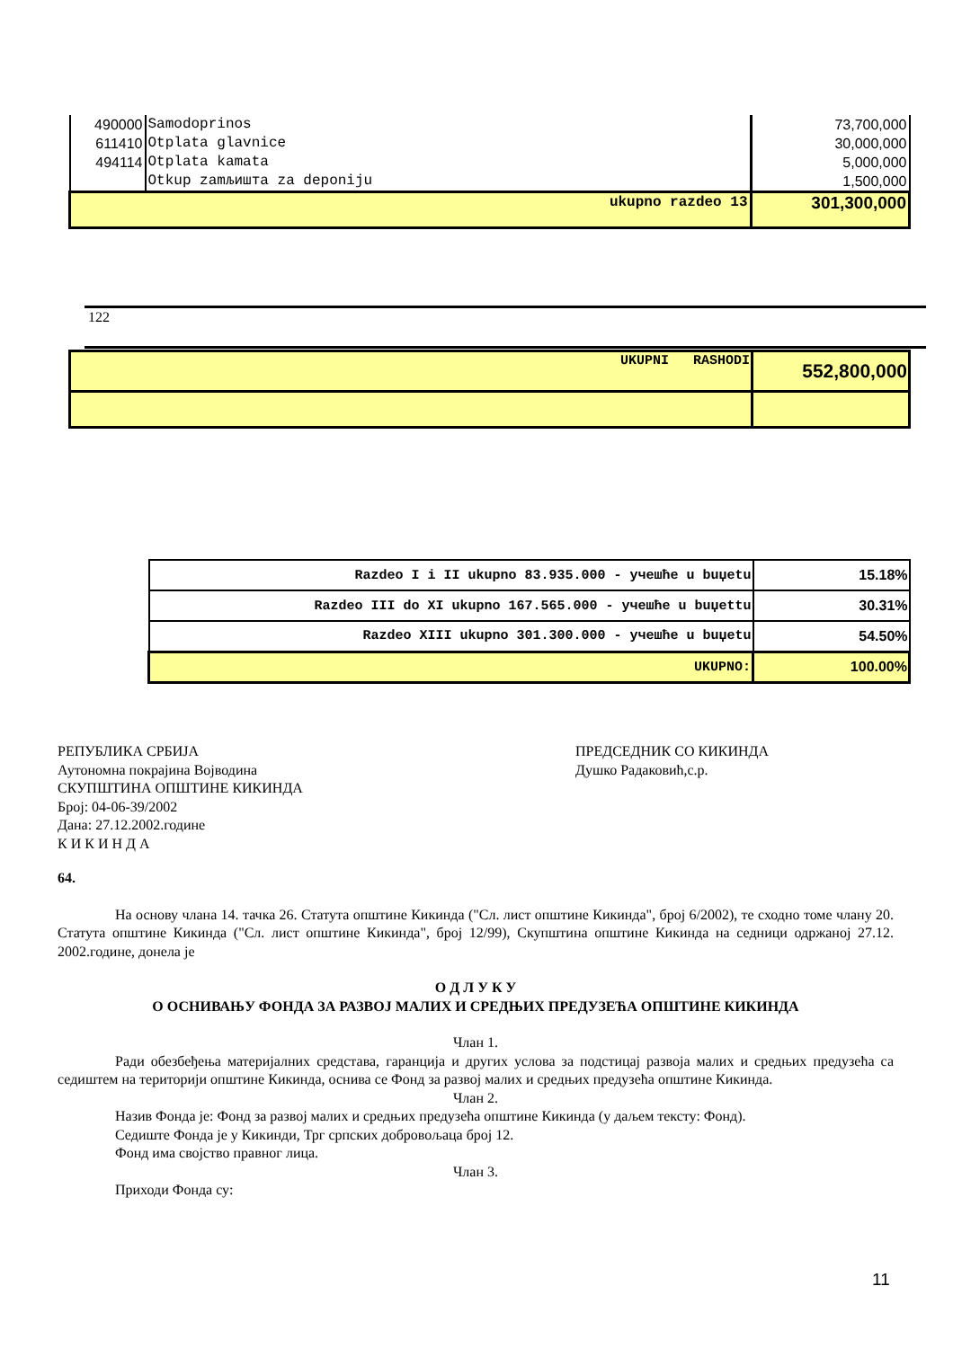| 490000 | Samodoprinos | 73,700,000 |
| 611410 | Otplata glavnice | 30,000,000 |
| 494114 | Otplata kamata | 5,000,000 |
| | Otkup zamљишта za deponiju | 1,500,000 |
| ukupno razdeo 13 | | 301,300,000 |
122
| UKUPNI RASHODI | 552,800,000 |
| Razdeo I i II ukupno 83.935.000 - учешће u buџetu | 15.18% |
| Razdeo III do XI ukupno 167.565.000 - учешће u buџettu | 30.31% |
| Razdeo XIII ukupno 301.300.000 - учешће u buџetu | 54.50% |
| UKUPNO: | 100.00% |
РЕПУБЛИКА СРБИЈА
Аутономна покрајина Војводина
СКУПШТИНА ОПШТИНЕ КИКИНДА
Број: 04-06-39/2002
Дана: 27.12.2002.године
К И К И Н Д А
ПРЕДСЕДНИК СО КИКИНДА
Душко Радаковић,с.р.
64.
На основу члана 14. тачка 26. Статута општине Кикинда ("Сл. лист општине Кикинда", број 6/2002), те сходно томе члану 20. Статута општине Кикинда ("Сл. лист општине Кикинда", број 12/99), Скупштина општине Кикинда на седници одржаној 27.12. 2002.године, донела је
О Д Л У К У
О ОСНИВАЊУ ФОНДА ЗА РАЗВОЈ МАЛИХ И СРЕДЊИХ ПРЕДУЗЕЋА ОПШТИНЕ КИКИНДА
Члан 1.
Ради обезбеђења материјалних средстава, гаранција и других услова за подстицај развоја малих и средњих предузећа са седиштем на територији општине Кикинда, оснива се Фонд за развој малих и средњих предузећа општине Кикинда.
Члан 2.
Назив Фонда је: Фонд за развој малих и средњих предузећа општине Кикинда (у даљем тексту: Фонд).
Седиште Фонда је у Кикинди, Трг српских добровољаца број 12.
Фонд има својство правног лица.
Члан 3.
Приходи Фонда су:
11